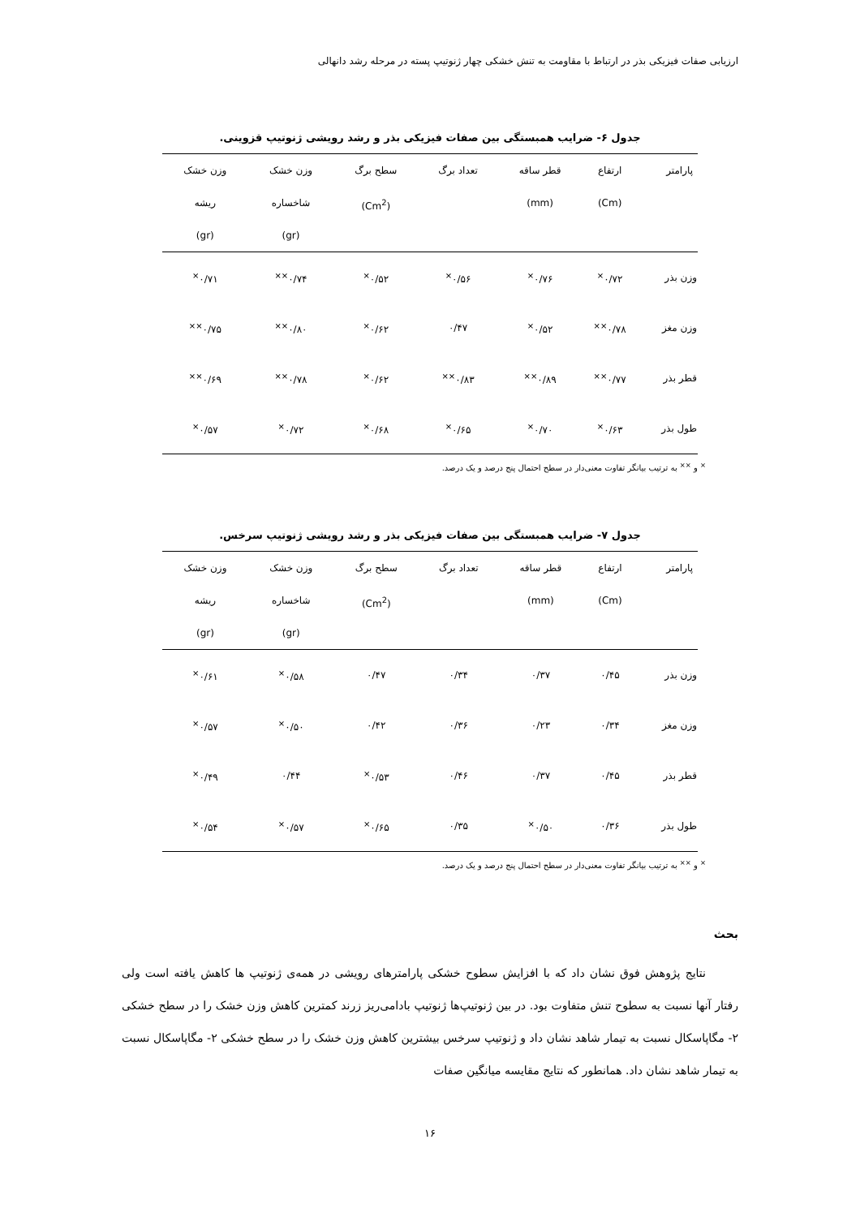ارزیابی صفات فیزیکی بذر در ارتباط با مقاومت به تنش خشکی چهار ژنوتیپ پسته در مرحله رشد دانهالی
جدول ۶- ضرایب همبستگی بین صفات فیزیکی بذر و رشد رویشی ژنوتیپ قزوینی.
| پارامتر | ارتفاع (Cm) | قطر ساقه (mm) | تعداد برگ | سطح برگ (Cm<sup>2</sup>) | وزن خشک شاخساره (gr) | وزن خشک ریشه (gr) |
| --- | --- | --- | --- | --- | --- | --- |
| وزن بذر | ۰/۷۲<sup>×</sup> | ۰/۷۶<sup>×</sup> | ۰/۵۶<sup>×</sup> | ۰/۵۲<sup>×</sup> | ۰/۷۴<sup>××</sup> | ۰/۷۱<sup>×</sup> |
| وزن مغز | ۰/۷۸<sup>××</sup> | ۰/۵۲<sup>×</sup> | ۰/۴۷ | ۰/۶۲<sup>×</sup> | ۰/۸۰<sup>××</sup> | ۰/۷۵<sup>××</sup> |
| قطر بذر | ۰/۷۷<sup>××</sup> | ۰/۸۹<sup>××</sup> | ۰/۸۳<sup>××</sup> | ۰/۶۲<sup>×</sup> | ۰/۷۸<sup>××</sup> | ۰/۶۹<sup>××</sup> |
| طول بذر | ۰/۶۳<sup>×</sup> | ۰/۷۰<sup>×</sup> | ۰/۶۵<sup>×</sup> | ۰/۶۸<sup>×</sup> | ۰/۷۲<sup>×</sup> | ۰/۵۷<sup>×</sup> |
<sup>×</sup> و <sup>××</sup> به ترتیب بیانگر تفاوت معنی‌دار در سطح احتمال پنج درصد و یک درصد.
جدول ۷- ضرایب همبستگی بین صفات فیزیکی بذر و رشد رویشی ژنوتیپ سرخس.
| پارامتر | ارتفاع (Cm) | قطر ساقه (mm) | تعداد برگ | سطح برگ (Cm<sup>2</sup>) | وزن خشک شاخساره (gr) | وزن خشک ریشه (gr) |
| --- | --- | --- | --- | --- | --- | --- |
| وزن بذر | ۰/۴۵ | ۰/۳۷ | ۰/۳۴ | ۰/۴۷ | ۰/۵۸<sup>×</sup> | ۰/۶۱<sup>×</sup> |
| وزن مغز | ۰/۳۴ | ۰/۲۳ | ۰/۳۶ | ۰/۴۲ | ۰/۵۰<sup>×</sup> | ۰/۵۷<sup>×</sup> |
| قطر بذر | ۰/۴۵ | ۰/۳۷ | ۰/۴۶ | ۰/۵۳<sup>×</sup> | ۰/۴۴ | ۰/۴۹<sup>×</sup> |
| طول بذر | ۰/۳۶ | ۰/۵۰<sup>×</sup> | ۰/۳۵ | ۰/۶۵<sup>×</sup> | ۰/۵۷<sup>×</sup> | ۰/۵۴<sup>×</sup> |
<sup>×</sup> و <sup>××</sup> به ترتیب بیانگر تفاوت معنی‌دار در سطح احتمال پنج درصد و یک درصد.
بحث
نتایج پژوهش فوق نشان داد که با افزایش سطوح خشکی پارامترهای رویشی در همه‌ی ژنوتیپ ها کاهش یافته است ولی رفتار آنها نسبت به سطوح تنش متفاوت بود. در بین ژنوتیپ‌ها ژنوتیپ بادامی‌ریز زرند کمترین کاهش وزن خشک را در سطح خشکی ۲- مگاپاسکال نسبت به تیمار شاهد نشان داد و ژنوتیپ سرخس بیشترین کاهش وزن خشک را در سطح خشکی ۲- مگاپاسکال نسبت به تیمار شاهد نشان داد. همانطور که نتایج مقایسه میانگین صفات
۱۶